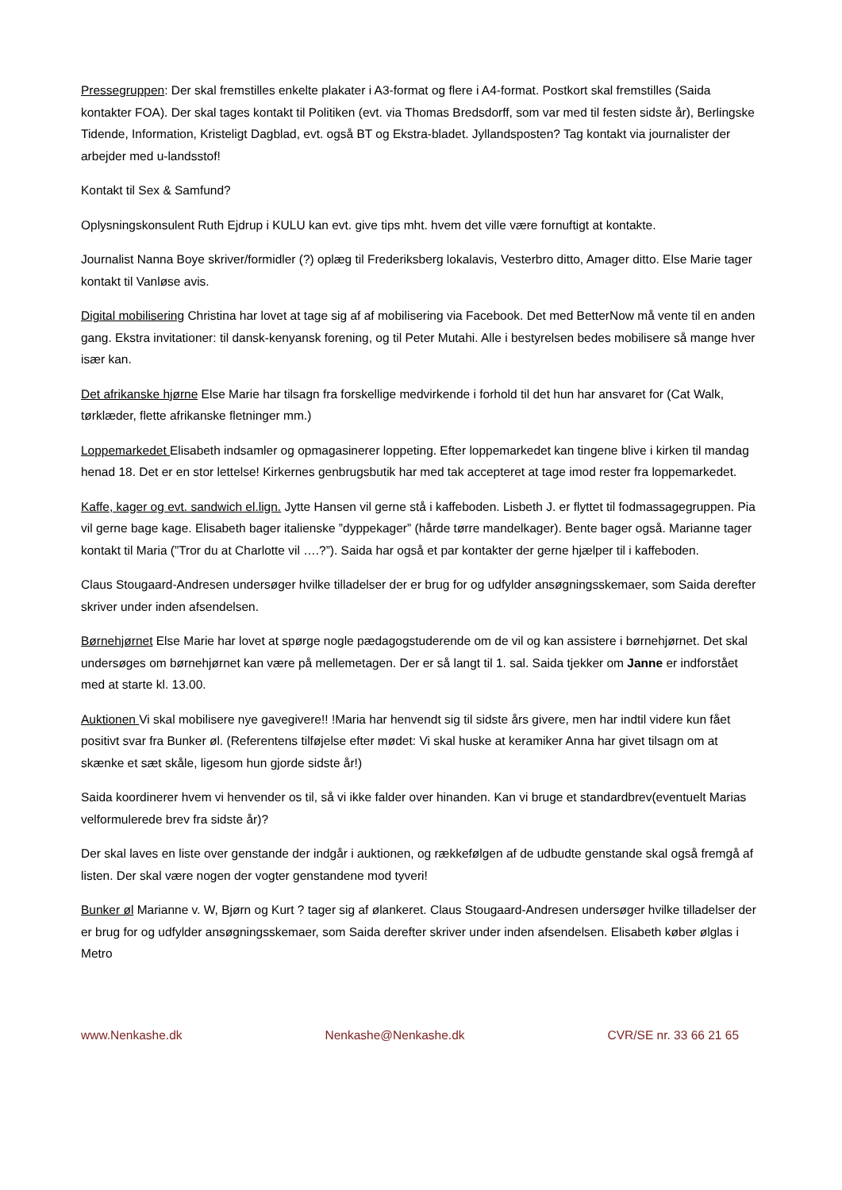Pressegruppen: Der skal fremstilles enkelte plakater i A3-format og flere i A4-format. Postkort skal fremstilles (Saida kontakter FOA). Der skal tages kontakt til Politiken (evt. via Thomas Bredsdorff, som var med til festen sidste år), Berlingske Tidende, Information, Kristeligt Dagblad, evt. også BT og Ekstra-bladet. Jyllandsposten? Tag kontakt via journalister der arbejder med u-landsstof!
Kontakt til Sex & Samfund?
Oplysningskonsulent Ruth Ejdrup i KULU kan evt. give tips mht. hvem det ville være fornuftigt at kontakte.
Journalist Nanna Boye skriver/formidler (?) oplæg til Frederiksberg lokalavis, Vesterbro ditto, Amager ditto. Else Marie tager kontakt til Vanløse avis.
Digital mobilisering Christina har lovet at tage sig af af mobilisering via Facebook. Det med BetterNow må vente til en anden gang. Ekstra invitationer: til dansk-kenyansk forening, og til Peter Mutahi. Alle i bestyrelsen bedes mobilisere så mange hver især kan.
Det afrikanske hjørne Else Marie har tilsagn fra forskellige medvirkende i forhold til det hun har ansvaret for (Cat Walk, tørklæder, flette afrikanske fletninger mm.)
Loppemarkedet Elisabeth indsamler og opmagasinerer loppeting. Efter loppemarkedet kan tingene blive i kirken til mandag henad 18. Det er en stor lettelse! Kirkernes genbrugsbutik har med tak accepteret at tage imod rester fra loppemarkedet.
Kaffe, kager og evt. sandwich el.lign. Jytte Hansen vil gerne stå i kaffeboden. Lisbeth J. er flyttet til fodmassagegruppen. Pia vil gerne bage kage. Elisabeth bager italienske ”dyppekager” (hårde tørre mandelkager). Bente bager også. Marianne tager kontakt til Maria (”Tror du at Charlotte vil ….?”). Saida har også et par kontakter der gerne hjælper til i kaffeboden.
Claus Stougaard-Andresen undersøger hvilke tilladelser der er brug for og udfylder ansøgningsskemaer, som Saida derefter skriver under inden afsendelsen.
Børnehjørnet Else Marie har lovet at spørge nogle pædagogstuderende om de vil og kan assistere i børnehjørnet. Det skal undersøges om børnehjørnet kan være på mellemetagen. Der er så langt til 1. sal. Saida tjekker om Janne er indforstået med at starte kl. 13.00.
Auktionen Vi skal mobilisere nye gavegivere!! !Maria har henvendt sig til sidste års givere, men har indtil videre kun fået positivt svar fra Bunker øl. (Referentens tilføjelse efter mødet: Vi skal huske at keramiker Anna har givet tilsagn om at skænke et sæt skåle, ligesom hun gjorde sidste år!)
Saida koordinerer hvem vi henvender os til, så vi ikke falder over hinanden. Kan vi bruge et standardbrev(eventuelt Marias velformulerede brev fra sidste år)?
Der skal laves en liste over genstande der indgår i auktionen, og rækkefølgen af de udbudte genstande skal også fremgå af listen. Der skal være nogen der vogter genstandene mod tyveri!
Bunker øl Marianne v. W, Bjørn og Kurt ? tager sig af ølankeret. Claus Stougaard-Andresen undersøger hvilke tilladelser der er brug for og udfylder ansøgningsskemaer, som Saida derefter skriver under inden afsendelsen. Elisabeth køber ølglas i Metro
www.Nenkashe.dk Nenkashe@Nenkashe.dk CVR/SE nr. 33 66 21 65